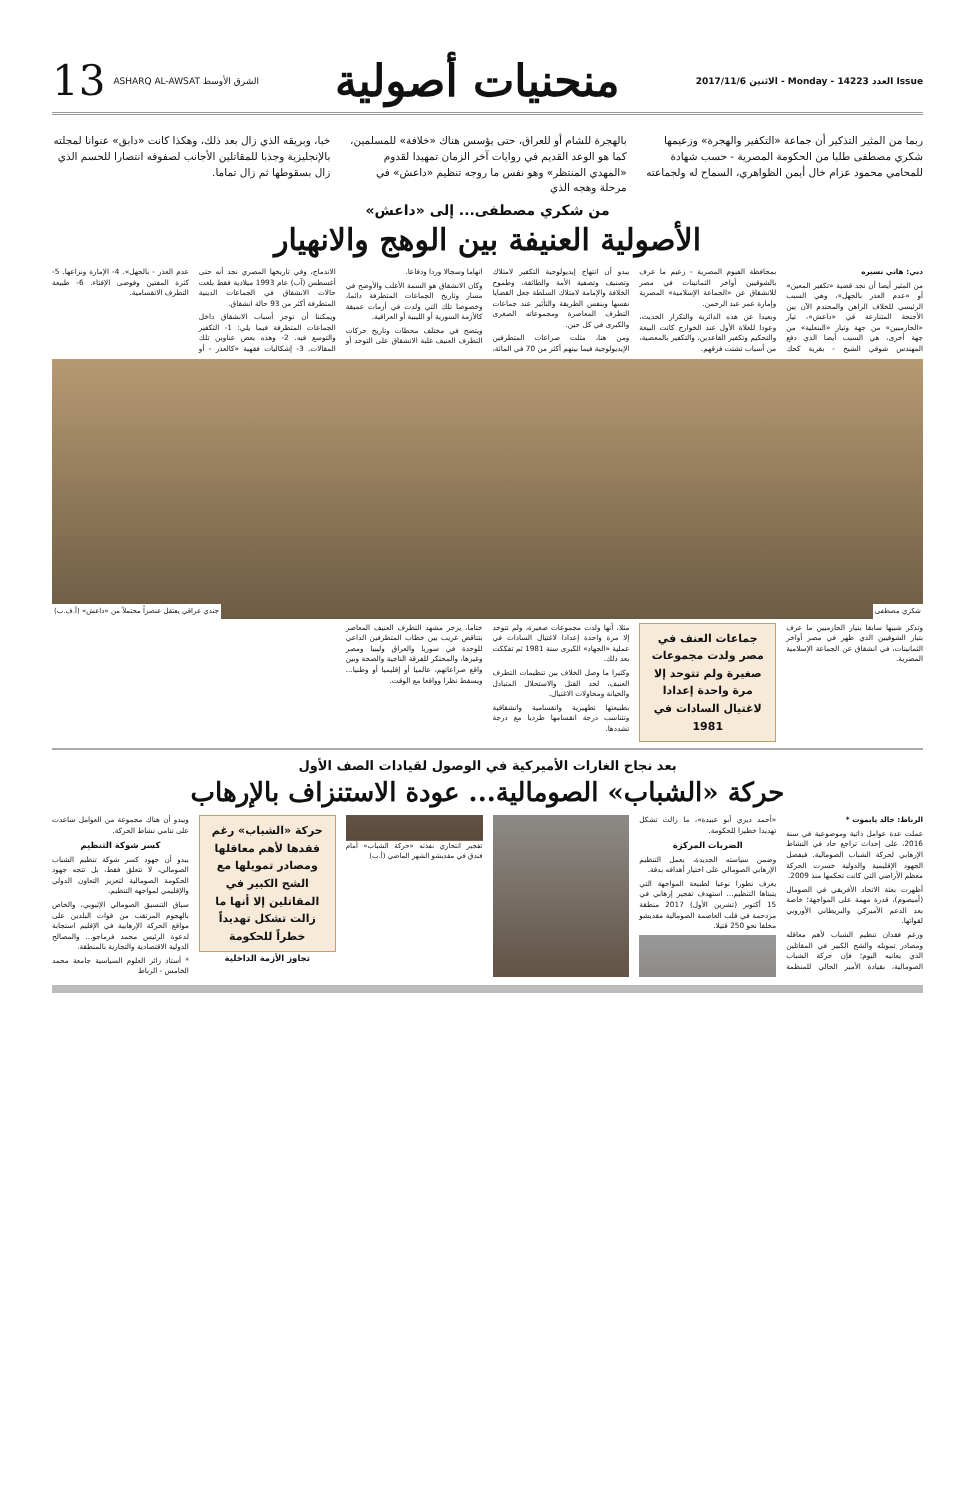الاثنين 2017/11/6 - Monday - العدد 14223 Issue
منحنيات أصولية
13 ASHARQ AL-AWSAT الشرق الأوسط
ربما من المثير التذكير أن جماعة «التكفير والهجرة» وزعيمها شكري مصطفى طلبا من الحكومة المصرية - حسب شهادة للمحامي محمود عزام خال أيمن الظواهري، السماح له ولجماعته
بالهجرة للشام أو للعراق، حتى يؤسس هناك «خلافة» للمسلمين، كما هو الوعد القديم في روايات آخر الزمان تمهيدا لقدوم «المهدي المنتظر» وهو نفس ما روجه تنظيم «داعش» في مرحلة وهجه الذي
خبا، وبريقه الذي زال بعد ذلك، وهكذا كانت «دابق» عنوانا لمجلته بالإنجليزية وجذبا للمقاتلين الأجانب لصفوفه انتصارا للحسم الذي زال بسقوطها ثم زال تماما.
من شكري مصطفى... إلى «داعش»
الأصولية العنيفة بين الوهج والانهيار
دبي: هاني نسيره
من المثير أيضا أن نجد قضية «تكفير المعين» أو «عدم العذر بالجهل»، وهي السبب الرئيسي للخلاف الراهن والمحتدم الآن بين الأجنحة المتنازعة في «داعش»، تيار «الحازميين» من جهة وتيار «البنعلية» من جهة أخرى، هي السبب أيضا الذي دفع المهندس شوقي الشيخ - بقرية كحك بمحافظة الفيوم المصرية - زعيم ما عرف بالشوقيين أواخر الثمانينات في مصر للانشقاق عن «الجماعة الإسلامية» المصرية وإمارة عمر عبد الرحمن.
وبعيدا عن هذه الدائرية والتكرار الحديث، وعودا للغلاة الأول عند الخوارج كانت البيعة والتحكيم وتكفير القاعدين، والتكفير بالمعصية، من أسباب تشتت فرقهم.
يبدو أن انتهاج إيديولوجية التكفير لامتلاك وتصنيف وتصفية الأمة والطائفة، وطموح الخلافة والإمامة لامتلاك السلطة جعل القضايا نفسها وبنفس الطريقة والتأثير عند جماعات التطرف المعاصرة ومجموعاته الصغرى والكبرى في كل حين.
ومن هنا، مثلت صراعات المتطرفين الإيديولوجية فيما بينهم أكثر من 70 في المائة، اتهاما وسجالا وردا ودفاعا.
وكان الانشقاق هو السمة الأغلب والأوضح في مسار وتاريخ الجماعات المتطرفة دائما، وخصوصا تلك التي ولدت في أزمات عميقة كالأزمة السورية أو الليبية أو العراقية.
ويتضح في مختلف محطات وتاريخ حركات التطرف العنيف غلبة الانشقاق على التوحد أو الاندماج، وفي تاريخها المصري نجد أنه حتى أغسطس (آب) عام 1993 ميلادية فقط بلغت حالات الانشقاق في الجماعات الدينية المتطرفة أكثر من 93 حالة انشقاق.
ويمكننا أن نوجز أسباب الانشقاق داخل الجماعات المتطرفة فيما يلي: 1- التكفير والتوسع فيه. 2- وهذه بعض عناوين تلك المقالات. 3- إشكاليات فقهية «كالعذر - أو عدم العذر - بالجهل». 4- الإمارة ونزاعها. 5- كثرة المفتين وفوضى الإفتاء. 6- طبيعة التطرف الانقسامية.
شكري مصطفى جندي عراقي يعتقل عنصراً محتملاً من «داعش» (أ.ف.ب)
وتذكر شبيها سابقا بتيار الحازميين ما عرف بتيار الشوقيين الذي ظهر في مصر أواخر الثمانينات، في انشقاق عن الجماعة الإسلامية المصرية.
جماعات العنف في مصر ولدت مجموعات صغيرة ولم تتوحد إلا مرة واحدة إعدادا لاغتيال السادات في 1981
مثلا، أنها ولدت مجموعات صغيرة، ولم تتوحد إلا مرة واحدة إعدادا لاغتيال السادات في عملية «الجهاد» الكبرى سنة 1981 ثم تفككت بعد ذلك.
وكثيرا ما وصل الخلاف بين تنظيمات التطرف العنيف، لحد القتل والاستحلال المتبادل والخيانة ومحاولات الاغتيال.
بطبيعتها تطهيرية وانقسامية وانشقاقية وتتناسب درجة انقسامها طرديا مع درجة تشددها.
ختاما، يزخر مشهد التطرف العنيف المعاصر بتناقض غريب بين خطاب المتطرفين الداعي للوحدة في سوريا والعراق وليبيا ومصر وغيرها، والمحتكر للفرقة الناجية والصحة وبين واقع صراعاتهم، عالميا أو إقليميا أو وطنيا... ويسقط نظرا وواقعا مع الوقت.
بعد نجاح الغارات الأميركية في الوصول لقيادات الصف الأول
حركة «الشباب» الصومالية... عودة الاستنزاف بالإرهاب
الرباط: خالد يايموت *
عملت عدة عوامل ذاتية وموضوعية في سنة 2016، على إحداث تراجع حاد في النشاط الإرهابي لحركة الشباب الصومالية. فبفضل الجهود الإقليمية والدولية خسرت الحركة معظم الأراضي التي كانت تحكمها منذ 2009.
أظهرت بعثة الاتحاد الأفريقي في الصومال (أميصوم)، قدرة مهمة على المواجهة؛ خاصة بعد الدعم الأميركي والبريطاني الأوروبي لقواتها.
ورغم فقدان تنظيم الشباب لأهم معاقله ومصادر تمويله والشح الكبير في المقاتلين الذي يعانيه اليوم؛ فإن حركة الشباب الصومالية، بقيادة الأمير الحالي للمنظمة «أحمد ديري أبو عبيدة»، ما زالت تشكل تهديدا خطيرا للحكومة.
الضربات المركزة
وضمن سياسته الجديدة، يعمل التنظيم الإرهابي الصومالي على اختيار أهدافه بدقة.
يعرف تطورا نوعيا لطبيعة المواجهة التي يتبناها التنظيم... استهدف تفجير إرهابي في 15 أكتوبر (تشرين الأول) 2017 منطقة مزدحمة في قلب العاصمة الصومالية مقديشو مخلفا نحو 250 قتيلا.
تفجير انتحاري نفذته «حركة الشباب» أمام فندق في مقديشو الشهر الماضي (أ.ب)
حركة «الشباب» رغم فقدها لأهم معاقلها ومصادر تمويلها مع الشح الكبير في المقاتلين إلا أنها ما زالت تشكل تهديداً خطراً للحكومة
تجاوز الأزمة الداخلية
ويبدو أن هناك مجموعة من العوامل ساعدت على تنامي نشاط الحركة.
كسر شوكة التنظيم
يبدو أن جهود كسر شوكة تنظيم الشباب الصومالي، لا تتعلق فقط، بل تتجه جهود الحكومة الصومالية لتعزيز التعاون الدولي والإقليمي لمواجهة التنظيم.
سياق التنسيق الصومالي الإثيوبي، والخاص بالهجوم المرتقب من قوات البلدين على مواقع الحركة الإرهابية في الإقليم استجابة لدعوة الرئيس محمد فرماجو... والمصالح الدولية الاقتصادية والتجارية بالمنطقة.
* أستاذ زائر العلوم السياسية جامعة محمد الخامس - الرباط